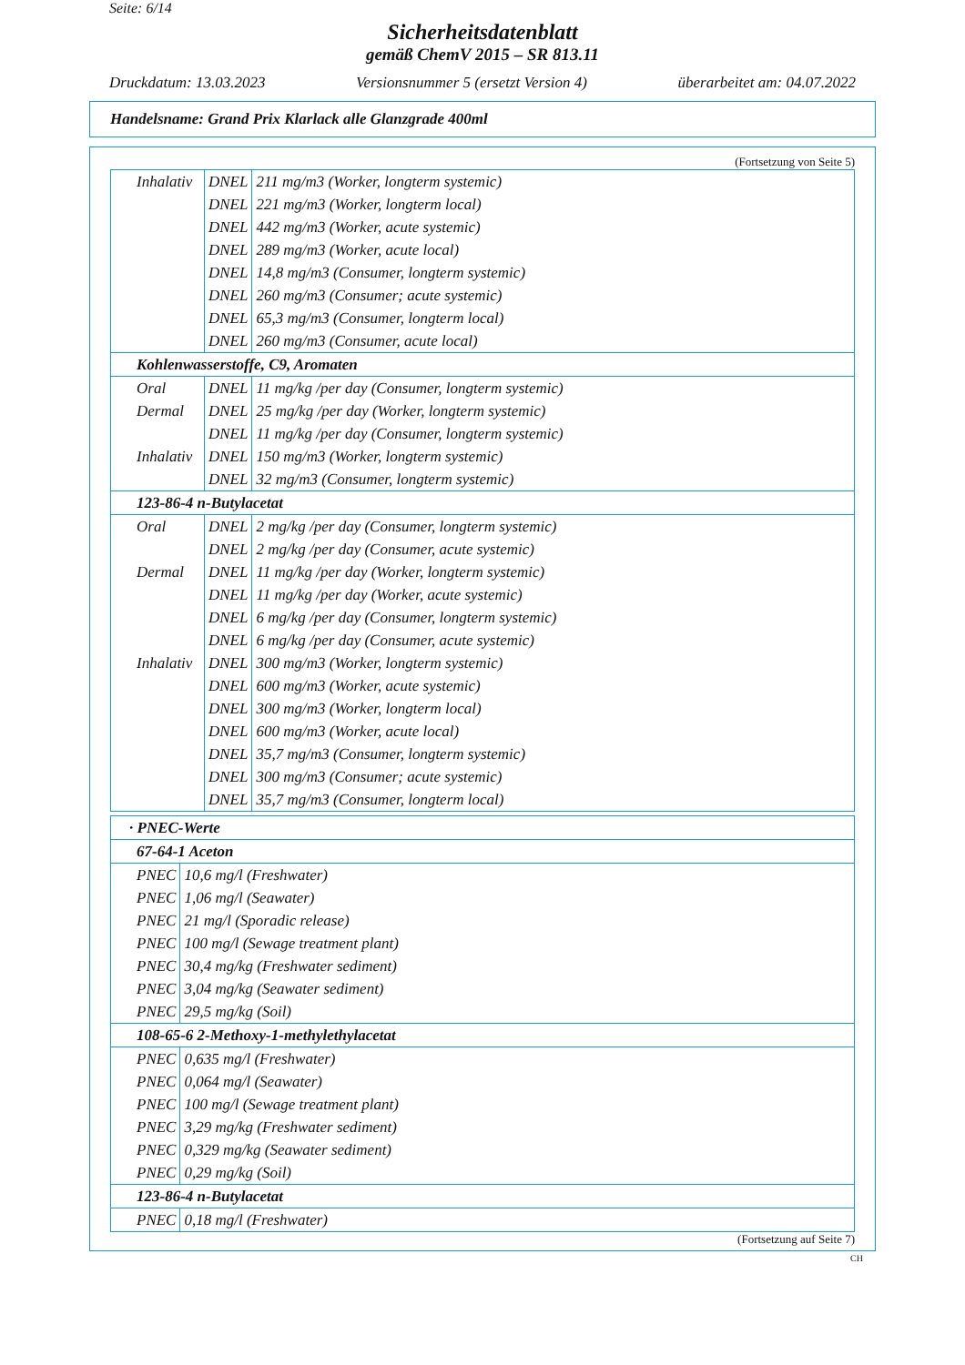Seite: 6/14
Sicherheitsdatenblatt
gemäß ChemV 2015 – SR 813.11
Druckdatum: 13.03.2023 Versionsnummer 5 (ersetzt Version 4) überarbeitet am: 04.07.2022
Handelsname: Grand Prix Klarlack alle Glanzgrade 400ml
(Fortsetzung von Seite 5)
| Inhalativ | DNEL | 211 mg/m3 (Worker, longterm systemic) |
| | DNEL | 221 mg/m3 (Worker, longterm local) |
| | DNEL | 442 mg/m3 (Worker, acute systemic) |
| | DNEL | 289 mg/m3 (Worker, acute local) |
| | DNEL | 14,8 mg/m3 (Consumer, longterm systemic) |
| | DNEL | 260 mg/m3 (Consumer; acute systemic) |
| | DNEL | 65,3 mg/m3 (Consumer, longterm local) |
| | DNEL | 260 mg/m3 (Consumer, acute local) |
| Kohlenwasserstoffe, C9, Aromaten | | |
| Oral | DNEL | 11 mg/kg /per day (Consumer, longterm systemic) |
| Dermal | DNEL | 25 mg/kg /per day (Worker, longterm systemic) |
| | DNEL | 11 mg/kg /per day (Consumer, longterm systemic) |
| Inhalativ | DNEL | 150 mg/m3 (Worker, longterm systemic) |
| | DNEL | 32 mg/m3 (Consumer, longterm systemic) |
| 123-86-4 n-Butylacetat | | |
| Oral | DNEL | 2 mg/kg /per day (Consumer, longterm systemic) |
| | DNEL | 2 mg/kg /per day (Consumer, acute systemic) |
| Dermal | DNEL | 11 mg/kg /per day (Worker, longterm systemic) |
| | DNEL | 11 mg/kg /per day (Worker, acute systemic) |
| | DNEL | 6 mg/kg /per day (Consumer, longterm systemic) |
| | DNEL | 6 mg/kg /per day (Consumer, acute systemic) |
| Inhalativ | DNEL | 300 mg/m3 (Worker, longterm systemic) |
| | DNEL | 600 mg/m3 (Worker, acute systemic) |
| | DNEL | 300 mg/m3 (Worker, longterm local) |
| | DNEL | 600 mg/m3 (Worker, acute local) |
| | DNEL | 35,7 mg/m3 (Consumer, longterm systemic) |
| | DNEL | 300 mg/m3 (Consumer; acute systemic) |
| | DNEL | 35,7 mg/m3 (Consumer, longterm local) |
| · PNEC-Werte | |
| 67-64-1 Aceton | |
| PNEC | 10,6 mg/l (Freshwater) |
| PNEC | 1,06 mg/l (Seawater) |
| PNEC | 21 mg/l (Sporadic release) |
| PNEC | 100 mg/l (Sewage treatment plant) |
| PNEC | 30,4 mg/kg (Freshwater sediment) |
| PNEC | 3,04 mg/kg (Seawater sediment) |
| PNEC | 29,5 mg/kg (Soil) |
| 108-65-6 2-Methoxy-1-methylethylacetat | |
| PNEC | 0,635 mg/l (Freshwater) |
| PNEC | 0,064 mg/l (Seawater) |
| PNEC | 100 mg/l (Sewage treatment plant) |
| PNEC | 3,29 mg/kg (Freshwater sediment) |
| PNEC | 0,329 mg/kg (Seawater sediment) |
| PNEC | 0,29 mg/kg (Soil) |
| 123-86-4 n-Butylacetat | |
| PNEC | 0,18 mg/l (Freshwater) |
(Fortsetzung auf Seite 7)
CH